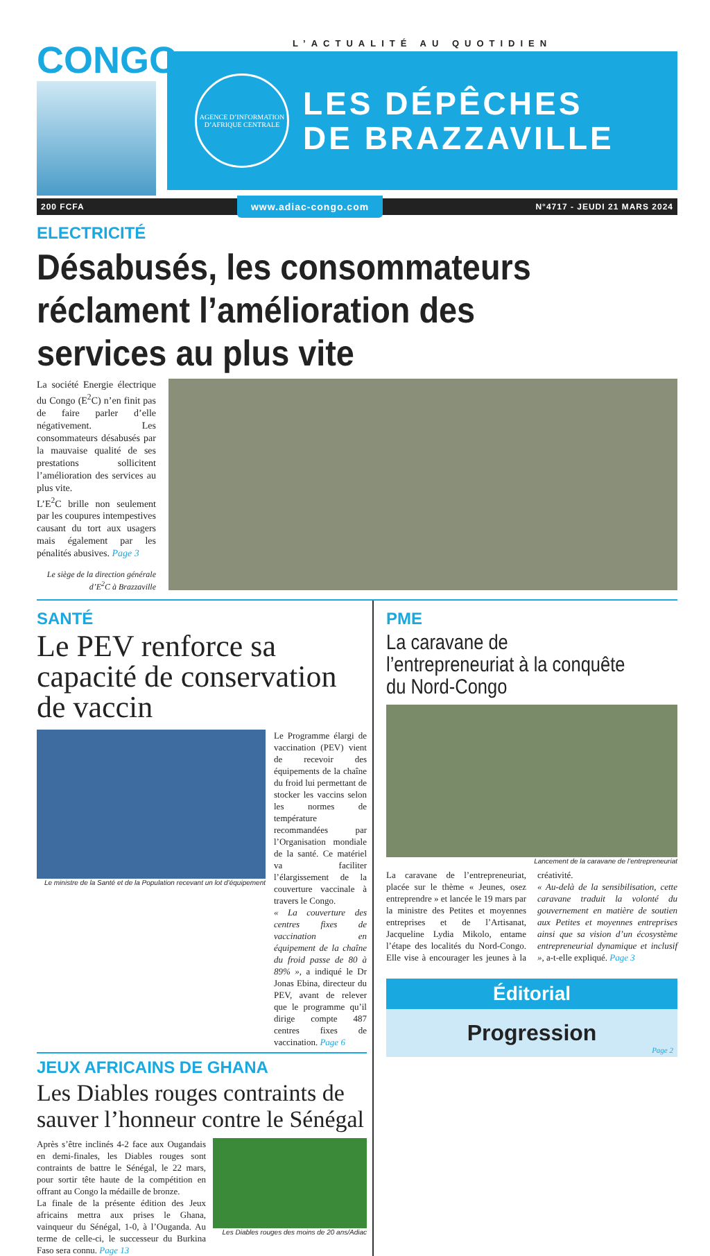CONGO
L’ACTUALITÉ AU QUOTIDIEN
AGENCE D’INFORMATION D’AFRIQUE CENTRALE
LES DÉPÊCHES
DE BRAZZAVILLE
200 FCFA www.adiac-congo.com N°4717 - JEUDI 21 MARS 2024
ELECTRICITÉ
Désabusés, les consommateurs réclament l’amélioration des services au plus vite
La société Energie électrique du Congo (E<sup>2</sup>C) n’en finit pas de faire parler d’elle négativement. Les consommateurs désabusés par la mauvaise qualité de ses prestations sollicitent l’amélioration des services au plus vite.
L’E<sup>2</sup>C brille non seulement par les coupures intempestives causant du tort aux usagers mais également par les pénalités abusives. Page 3
Le siège de la direction générale d’E<sup>2</sup>C à Brazzaville
SANTÉ
Le PEV renforce sa capacité de conservation de vaccin
Le ministre de la Santé et de la Population recevant un lot d’équipement
Le Programme élargi de vaccination (PEV) vient de recevoir des équipements de la chaîne du froid lui permettant de stocker les vaccins selon les normes de température recommandées par l’Organisation mondiale de la santé. Ce matériel va faciliter l’élargissement de la couverture vaccinale à travers le Congo.
« La couverture des centres fixes de vaccination en équipement de la chaîne du froid passe de 80 à 89% », a indiqué le Dr Jonas Ebina, directeur du PEV, avant de relever que le programme qu’il dirige compte 487 centres fixes de vaccination. Page 6
JEUX AFRICAINS DE GHANA
Les Diables rouges contraints de sauver l’honneur contre le Sénégal
Après s’être inclinés 4-2 face aux Ougandais en demi-finales, les Diables rouges sont contraints de battre le Sénégal, le 22 mars, pour sortir tête haute de la compétition en offrant au Congo la médaille de bronze.
La finale de la présente édition des Jeux africains mettra aux prises le Ghana, vainqueur du Sénégal, 1-0, à l’Ouganda. Au terme de celle-ci, le successeur du Burkina Faso sera connu. Page 13
Les Diables rouges des moins de 20 ans/Adiac
PME
La caravane de l’entrepreneuriat à la conquête du Nord-Congo
Lancement de la caravane de l’entrepreneuriat
La caravane de l’entrepreneuriat, placée sur le thème « Jeunes, osez entreprendre » et lancée le 19 mars par la ministre des Petites et moyennes entreprises et de l’Artisanat, Jacqueline Lydia Mikolo, entame l’étape des localités du Nord-Congo. Elle vise à encourager les jeunes à la créativité.
« Au-delà de la sensibilisation, cette caravane traduit la volonté du gouvernement en matière de soutien aux Petites et moyennes entreprises ainsi que sa vision d’un écosystème entrepreneurial dynamique et inclusif », a-t-elle expliqué. Page 3
Éditorial
Progression
Page 2